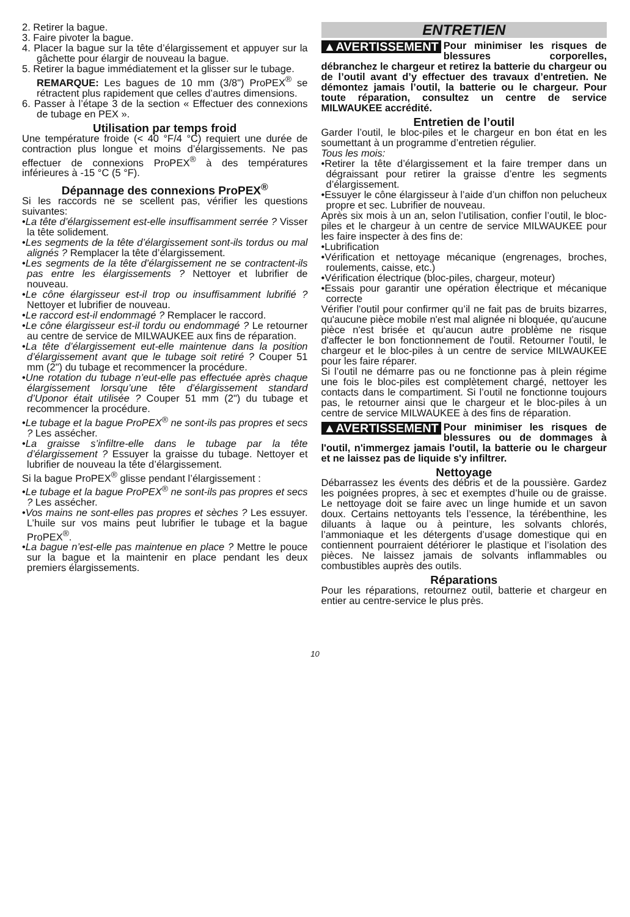2. Retirer la bague.
3. Faire pivoter la bague.
4. Placer la bague sur la tête d’élargissement et appuyer sur la gâchette pour élargir de nouveau la bague.
5. Retirer la bague immédiatement et la glisser sur le tubage.
REMARQUE: Les bagues de 10 mm (3/8") ProPEX<sup>®</sup> se rétractent plus rapidement que celles d’autres dimensions.
6. Passer à l’étape 3 de la section « Effectuer des connexions de tubage en PEX ».
Utilisation par temps froid
Une température froide (< 40 °F/4 °C) requiert une durée de contraction plus longue et moins d’élargissements. Ne pas effectuer de connexions ProPEX<sup>®</sup> à des températures inférieures à -15 °C (5 °F).
Dépannage des connexions ProPEX<sup>®</sup>
Si les raccords ne se scellent pas, vérifier les questions suivantes:
•La tête d’élargissement est-elle insuffisamment serrée ? Visser la tête solidement.
•Les segments de la tête d’élargissement sont-ils tordus ou mal alignés ? Remplacer la tête d’élargissement.
•Les segments de la tête d’élargissement ne se contractent-ils pas entre les élargissements ? Nettoyer et lubrifier de nouveau.
•Le cône élargisseur est-il trop ou insuffisamment lubrifié ? Nettoyer et lubrifier de nouveau.
•Le raccord est-il endommagé ? Remplacer le raccord.
•Le cône élargisseur est-il tordu ou endommagé ? Le retourner au centre de service de MILWAUKEE aux fins de réparation.
•La tête d’élargissement eut-elle maintenue dans la position d’élargissement avant que le tubage soit retiré ? Couper 51 mm (2") du tubage et recommencer la procédure.
•Une rotation du tubage n’eut-elle pas effectuée après chaque élargissement lorsqu’une tête d’élargissement standard d’Uponor était utilisée ? Couper 51 mm (2") du tubage et recommencer la procédure.
•Le tubage et la bague ProPEX<sup>®</sup> ne sont-ils pas propres et secs ? Les assécher.
•La graisse s’infiltre-elle dans le tubage par la tête d’élargissement ? Essuyer la graisse du tubage. Nettoyer et lubrifier de nouveau la tête d’élargissement.
Si la bague ProPEX<sup>®</sup> glisse pendant l’élargissement :
•Le tubage et la bague ProPEX<sup>®</sup> ne sont-ils pas propres et secs ? Les assécher.
•Vos mains ne sont-elles pas propres et sèches ? Les essuyer. L’huile sur vos mains peut lubrifier le tubage et la bague ProPEX<sup>®</sup>.
•La bague n’est-elle pas maintenue en place ? Mettre le pouce sur la bague et la maintenir en place pendant les deux premiers élargissements.
ENTRETIEN
▲AVERTISSEMENT Pour minimiser les risques de blessures corporelles, débranchez le chargeur et retirez la batterie du chargeur ou de l’outil avant d’y effectuer des travaux d’entretien. Ne démontez jamais l’outil, la batterie ou le chargeur. Pour toute réparation, consultez un centre de service MILWAUKEE accrédité.
Entretien de l’outil
Garder l’outil, le bloc-piles et le chargeur en bon état en les soumettant à un programme d’entretien régulier.
Tous les mois:
•Retirer la tête d’élargissement et la faire tremper dans un dégraissant pour retirer la graisse d’entre les segments d’élargissement.
•Essuyer le cône élargisseur à l’aide d’un chiffon non pelucheux propre et sec. Lubrifier de nouveau.
Après six mois à un an, selon l’utilisation, confier l’outil, le bloc-piles et le chargeur à un centre de service MILWAUKEE pour les faire inspecter à des fins de:
•Lubrification
•Vérification et nettoyage mécanique (engrenages, broches, roulements, caisse, etc.)
•Vérification électrique (bloc-piles, chargeur, moteur)
•Essais pour garantir une opération électrique et mécanique correcte
Vérifier l'outil pour confirmer qu’il ne fait pas de bruits bizarres, qu'aucune pièce mobile n'est mal alignée ni bloquée, qu'aucune pièce n'est brisée et qu'aucun autre problème ne risque d'affecter le bon fonctionnement de l'outil. Retourner l'outil, le chargeur et le bloc-piles à un centre de service MILWAUKEE pour les faire réparer.
Si l’outil ne démarre pas ou ne fonctionne pas à plein régime une fois le bloc-piles est complètement chargé, nettoyer les contacts dans le compartiment. Si l’outil ne fonctionne toujours pas, le retourner ainsi que le chargeur et le bloc-piles à un centre de service MILWAUKEE à des fins de réparation.
▲AVERTISSEMENT Pour minimiser les risques de blessures ou de dommages à l'outil, n'immergez jamais l'outil, la batterie ou le chargeur et ne laissez pas de liquide s'y infiltrer.
Nettoyage
Débarrassez les évents des débris et de la poussière. Gardez les poignées propres, à sec et exemptes d’huile ou de graisse. Le nettoyage doit se faire avec un linge humide et un savon doux. Certains nettoyants tels l’essence, la térébenthine, les diluants à laque ou à peinture, les solvants chlorés, l’ammoniaque et les détergents d’usage domestique qui en contiennent pourraient détériorer le plastique et l’isolation des pièces. Ne laissez jamais de solvants inflammables ou combustibles auprès des outils.
Réparations
Pour les réparations, retournez outil, batterie et chargeur en entier au centre-service le plus près.
10